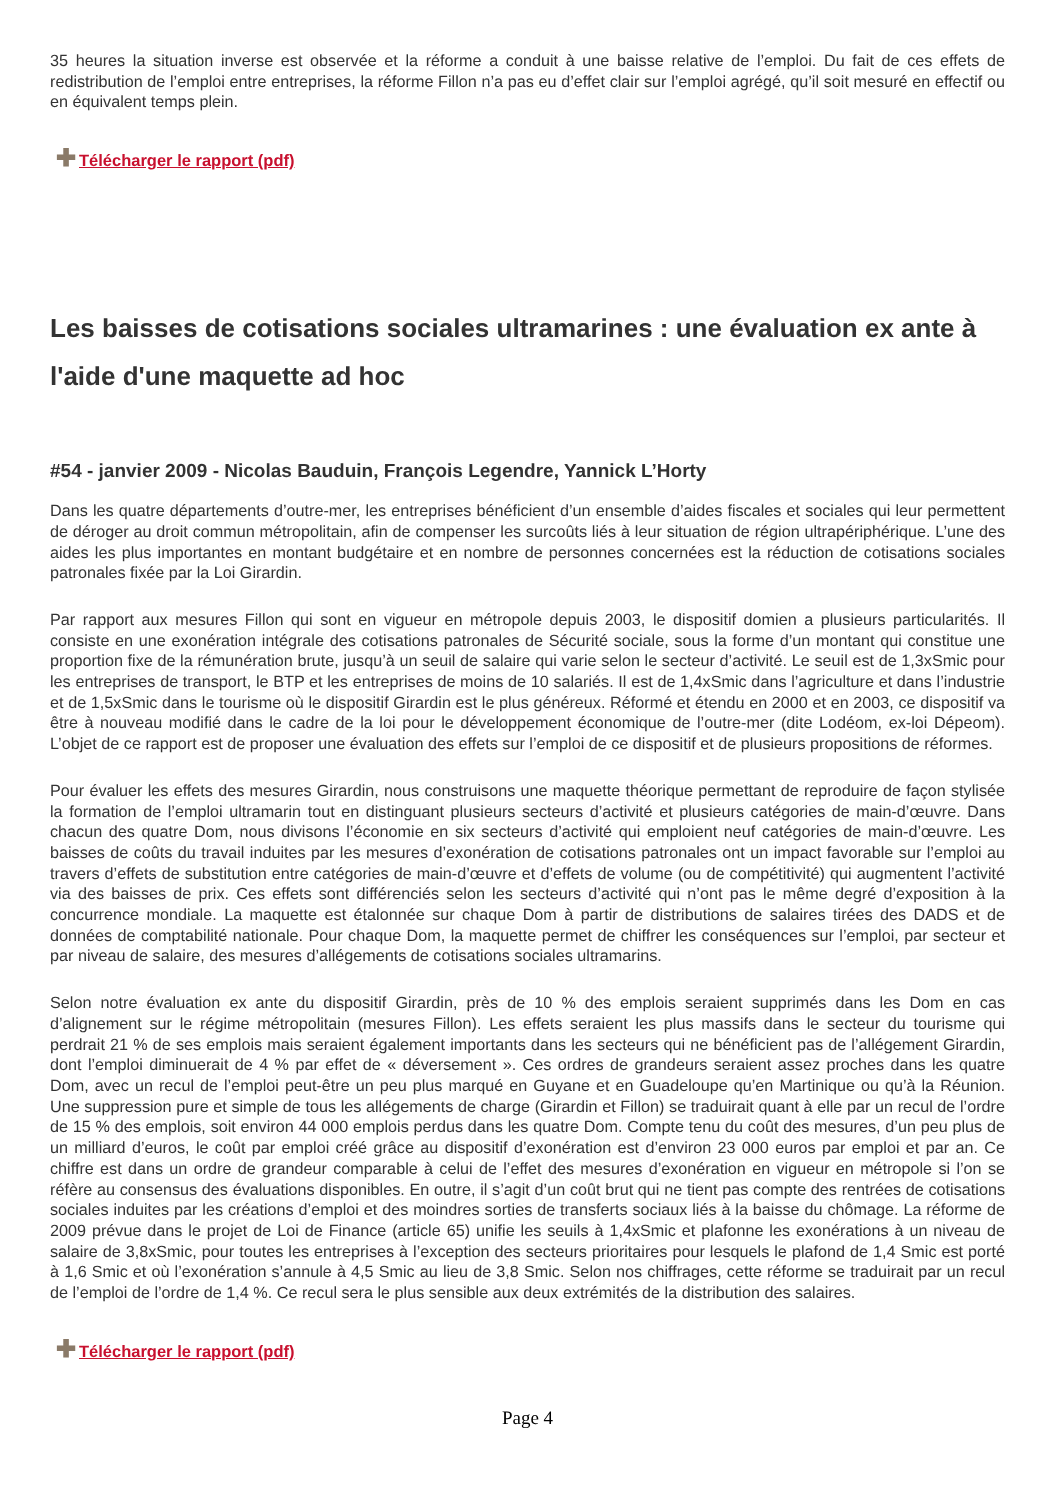35 heures la situation inverse est observée et la réforme a conduit à une baisse relative de l’emploi. Du fait de ces effets de redistribution de l’emploi entre entreprises, la réforme Fillon n’a pas eu d’effet clair sur l’emploi agrégé, qu’il soit mesuré en effectif ou en équivalent temps plein.
✚ Télécharger le rapport (pdf)
Les baisses de cotisations sociales ultramarines : une évaluation ex ante à l'aide d'une maquette ad hoc
#54 - janvier 2009 - Nicolas Bauduin, François Legendre, Yannick L’Horty
Dans les quatre départements d’outre-mer, les entreprises bénéficient d’un ensemble d’aides fiscales et sociales qui leur permettent de déroger au droit commun métropolitain, afin de compenser les surcoûts liés à leur situation de région ultrapériphérique. L’une des aides les plus importantes en montant budgétaire et en nombre de personnes concernées est la réduction de cotisations sociales patronales fixée par la Loi Girardin.
Par rapport aux mesures Fillon qui sont en vigueur en métropole depuis 2003, le dispositif domien a plusieurs particularités. Il consiste en une exonération intégrale des cotisations patronales de Sécurité sociale, sous la forme d’un montant qui constitue une proportion fixe de la rémunération brute, jusqu’à un seuil de salaire qui varie selon le secteur d’activité. Le seuil est de 1,3xSmic pour les entreprises de transport, le BTP et les entreprises de moins de 10 salariés. Il est de 1,4xSmic dans l’agriculture et dans l’industrie et de 1,5xSmic dans le tourisme où le dispositif Girardin est le plus généreux. Réformé et étendu en 2000 et en 2003, ce dispositif va être à nouveau modifié dans le cadre de la loi pour le développement économique de l’outre-mer (dite Lodéom, ex-loi Dépeom). L’objet de ce rapport est de proposer une évaluation des effets sur l’emploi de ce dispositif et de plusieurs propositions de réformes.
Pour évaluer les effets des mesures Girardin, nous construisons une maquette théorique permettant de reproduire de façon stylisée la formation de l’emploi ultramarin tout en distinguant plusieurs secteurs d’activité et plusieurs catégories de main-d’œuvre. Dans chacun des quatre Dom, nous divisons l’économie en six secteurs d’activité qui emploient neuf catégories de main-d’œuvre. Les baisses de coûts du travail induites par les mesures d’exonération de cotisations patronales ont un impact favorable sur l’emploi au travers d’effets de substitution entre catégories de main-d’œuvre et d’effets de volume (ou de compétitivité) qui augmentent l’activité via des baisses de prix. Ces effets sont différenciés selon les secteurs d’activité qui n’ont pas le même degré d’exposition à la concurrence mondiale. La maquette est étalonnée sur chaque Dom à partir de distributions de salaires tirées des DADS et de données de comptabilité nationale. Pour chaque Dom, la maquette permet de chiffrer les conséquences sur l’emploi, par secteur et par niveau de salaire, des mesures d’allégements de cotisations sociales ultramarins.
Selon notre évaluation ex ante du dispositif Girardin, près de 10 % des emplois seraient supprimés dans les Dom en cas d’alignement sur le régime métropolitain (mesures Fillon). Les effets seraient les plus massifs dans le secteur du tourisme qui perdrait 21 % de ses emplois mais seraient également importants dans les secteurs qui ne bénéficient pas de l’allégement Girardin, dont l’emploi diminuerait de 4 % par effet de « déversement ». Ces ordres de grandeurs seraient assez proches dans les quatre Dom, avec un recul de l’emploi peut-être un peu plus marqué en Guyane et en Guadeloupe qu’en Martinique ou qu’à la Réunion. Une suppression pure et simple de tous les allégements de charge (Girardin et Fillon) se traduirait quant à elle par un recul de l’ordre de 15 % des emplois, soit environ 44 000 emplois perdus dans les quatre Dom. Compte tenu du coût des mesures, d’un peu plus de un milliard d’euros, le coût par emploi créé grâce au dispositif d’exonération est d’environ 23 000 euros par emploi et par an. Ce chiffre est dans un ordre de grandeur comparable à celui de l’effet des mesures d’exonération en vigueur en métropole si l’on se réfère au consensus des évaluations disponibles. En outre, il s’agit d’un coût brut qui ne tient pas compte des rentrées de cotisations sociales induites par les créations d’emploi et des moindres sorties de transferts sociaux liés à la baisse du chômage. La réforme de 2009 prévue dans le projet de Loi de Finance (article 65) unifie les seuils à 1,4xSmic et plafonne les exonérations à un niveau de salaire de 3,8xSmic, pour toutes les entreprises à l’exception des secteurs prioritaires pour lesquels le plafond de 1,4 Smic est porté à 1,6 Smic et où l’exonération s’annule à 4,5 Smic au lieu de 3,8 Smic. Selon nos chiffrages, cette réforme se traduirait par un recul de l’emploi de l’ordre de 1,4 %. Ce recul sera le plus sensible aux deux extrémités de la distribution des salaires.
✚ Télécharger le rapport (pdf)
Page 4